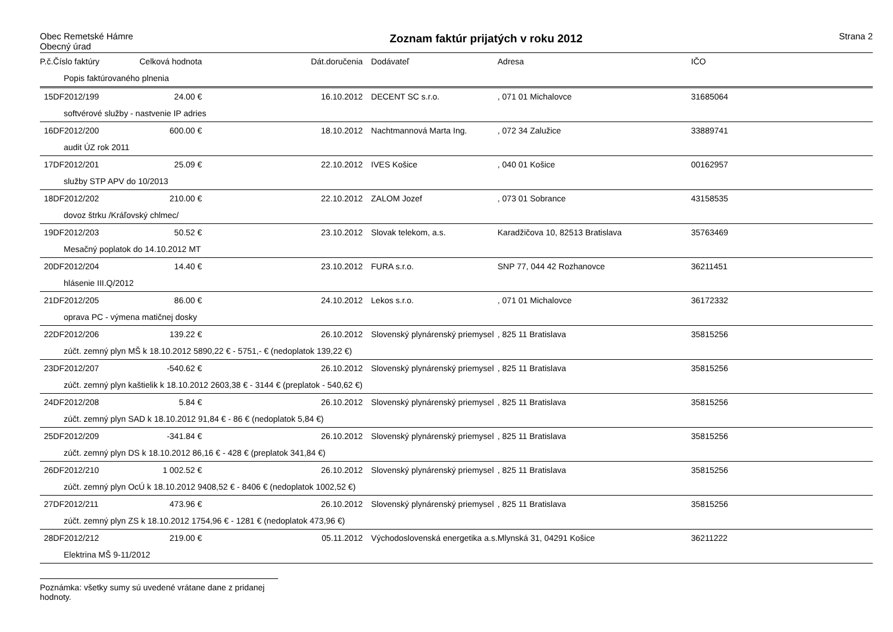Obec Remetské Hámre
Obecný úrad
Zoznam faktúr prijatých v roku 2012
Strana 2
| P.č. | Číslo faktúry | Celková hodnota | Dát.doručenia | Dodávateľ | Adresa | IČO |
| --- | --- | --- | --- | --- | --- | --- |
| Popis faktúrovaného plnenia | | | | | | |
| 15 | DF2012/199 | 24.00 € | 16.10.2012 | DECENT SC s.r.o. | , 071 01 Michalovce | 31685064 |
| softvérové služby - nastvenie IP adries | | | | | | |
| 16 | DF2012/200 | 600.00 € | 18.10.2012 | Nachtmannová Marta Ing. | , 072 34 Zalužice | 33889741 |
| audit ÚZ rok 2011 | | | | | | |
| 17 | DF2012/201 | 25.09 € | 22.10.2012 | IVES Košice | , 040 01 Košice | 00162957 |
| služby STP APV do 10/2013 | | | | | | |
| 18 | DF2012/202 | 210.00 € | 22.10.2012 | ZALOM Jozef | , 073 01 Sobrance | 43158535 |
| dovoz štrku /Kráľovský chlmec/ | | | | | | |
| 19 | DF2012/203 | 50.52 € | 23.10.2012 | Slovak telekom, a.s. | Karadžičova 10, 82513 Bratislava | 35763469 |
| Mesačný poplatok do 14.10.2012 MT | | | | | | |
| 20 | DF2012/204 | 14.40 € | 23.10.2012 | FURA s.r.o. | SNP 77, 044 42 Rozhanovce | 36211451 |
| hlásenie III.Q/2012 | | | | | | |
| 21 | DF2012/205 | 86.00 € | 24.10.2012 | Lekos s.r.o. | , 071 01 Michalovce | 36172332 |
| oprava PC - výmena matičnej dosky | | | | | | |
| 22 | DF2012/206 | 139.22 € | 26.10.2012 | Slovenský plynárenský priemysel | , 825 11 Bratislava | 35815256 |
| zúčt. zemný plyn MŠ k 18.10.2012 5890,22 € - 5751,- € (nedoplatok 139,22 €) | | | | | | |
| 23 | DF2012/207 | -540.62 € | 26.10.2012 | Slovenský plynárenský priemysel | , 825 11 Bratislava | 35815256 |
| zúčt. zemný plyn kaštielik k 18.10.2012 2603,38 € - 3144 € (preplatok - 540,62 €) | | | | | | |
| 24 | DF2012/208 | 5.84 € | 26.10.2012 | Slovenský plynárenský priemysel | , 825 11 Bratislava | 35815256 |
| zúčt. zemný plyn SAD k 18.10.2012 91,84 € - 86 € (nedoplatok 5,84 €) | | | | | | |
| 25 | DF2012/209 | -341.84 € | 26.10.2012 | Slovenský plynárenský priemysel | , 825 11 Bratislava | 35815256 |
| zúčt. zemný plyn DS k 18.10.2012 86,16 € - 428 € (preplatok 341,84 €) | | | | | | |
| 26 | DF2012/210 | 1 002.52 € | 26.10.2012 | Slovenský plynárenský priemysel | , 825 11 Bratislava | 35815256 |
| zúčt. zemný plyn OcÚ k 18.10.2012 9408,52 € - 8406 € (nedoplatok 1002,52 €) | | | | | | |
| 27 | DF2012/211 | 473.96 € | 26.10.2012 | Slovenský plynárenský priemysel | , 825 11 Bratislava | 35815256 |
| zúčt. zemný plyn ZS k 18.10.2012 1754,96 € - 1281 € (nedoplatok 473,96 €) | | | | | | |
| 28 | DF2012/212 | 219.00 € | 05.11.2012 | Východoslovenská energetika a.s. | Mlynská 31, 04291 Košice | 36211222 |
| Elektrina MŠ 9-11/2012 | | | | | | |
Poznámka: všetky sumy sú uvedené vrátane dane z pridanej hodnoty.